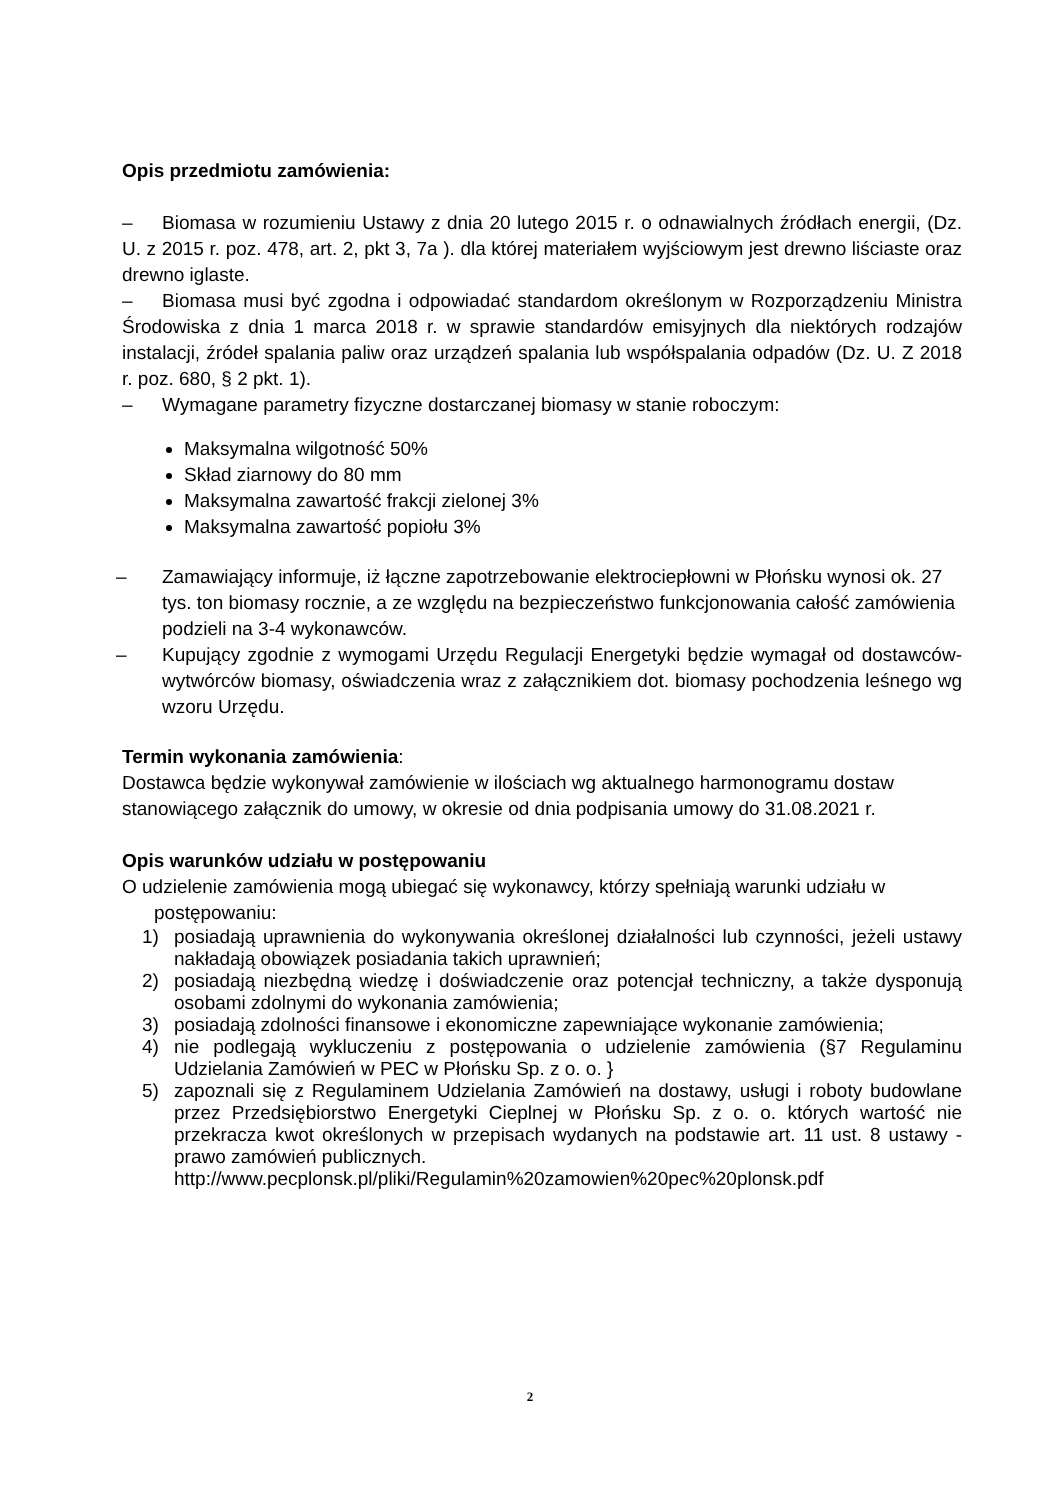Opis przedmiotu zamówienia:
– Biomasa w rozumieniu Ustawy z dnia 20 lutego 2015 r. o odnawialnych źródłach energii, (Dz. U. z 2015 r. poz. 478, art. 2, pkt 3, 7a ). dla której materiałem wyjściowym jest drewno liściaste oraz drewno iglaste.
– Biomasa musi być zgodna i odpowiadać standardom określonym w Rozporządzeniu Ministra Środowiska z dnia 1 marca 2018 r. w sprawie standardów emisyjnych dla niektórych rodzajów instalacji, źródeł spalania paliw oraz urządzeń spalania lub współspalania odpadów (Dz. U. Z 2018 r. poz. 680, § 2 pkt. 1).
– Wymagane parametry fizyczne dostarczanej biomasy w stanie roboczym:
Maksymalna wilgotność 50%
Skład ziarnowy do 80 mm
Maksymalna zawartość frakcji zielonej 3%
Maksymalna zawartość popiołu 3%
– Zamawiający informuje, iż łączne zapotrzebowanie elektrociepłowni w Płońsku wynosi ok. 27 tys. ton biomasy rocznie, a ze względu na bezpieczeństwo funkcjonowania całość zamówienia podzieli na 3-4 wykonawców.
– Kupujący zgodnie z wymogami Urzędu Regulacji Energetyki będzie wymagał od dostawców-wytwórców biomasy, oświadczenia wraz z załącznikiem dot. biomasy pochodzenia leśnego wg wzoru Urzędu.
Termin wykonania zamówienia:
Dostawca będzie wykonywał zamówienie w ilościach wg aktualnego harmonogramu dostaw stanowiącego załącznik do umowy, w okresie od dnia podpisania umowy do 31.08.2021 r.
Opis warunków udziału w postępowaniu
O udzielenie zamówienia mogą ubiegać się wykonawcy, którzy spełniają warunki udziału w
postępowaniu:
1) posiadają uprawnienia do wykonywania określonej działalności lub czynności, jeżeli ustawy nakładają obowiązek posiadania takich uprawnień;
2) posiadają niezbędną wiedzę i doświadczenie oraz potencjał techniczny, a także dysponują osobami zdolnymi do wykonania zamówienia;
3) posiadają zdolności finansowe i ekonomiczne zapewniające wykonanie zamówienia;
4) nie podlegają wykluczeniu z postępowania o udzielenie zamówienia (§7 Regulaminu Udzielania Zamówień w PEC w Płońsku Sp. z o. o. }
5) zapoznali się z Regulaminem Udzielania Zamówień na dostawy, usługi i roboty budowlane przez Przedsiębiorstwo Energetyki Cieplnej w Płońsku Sp. z o. o. których wartość nie przekracza kwot określonych w przepisach wydanych na podstawie art. 11 ust. 8 ustawy - prawo zamówień publicznych.
http://www.pecplonsk.pl/pliki/Regulamin%20zamowien%20pec%20plonsk.pdf
2